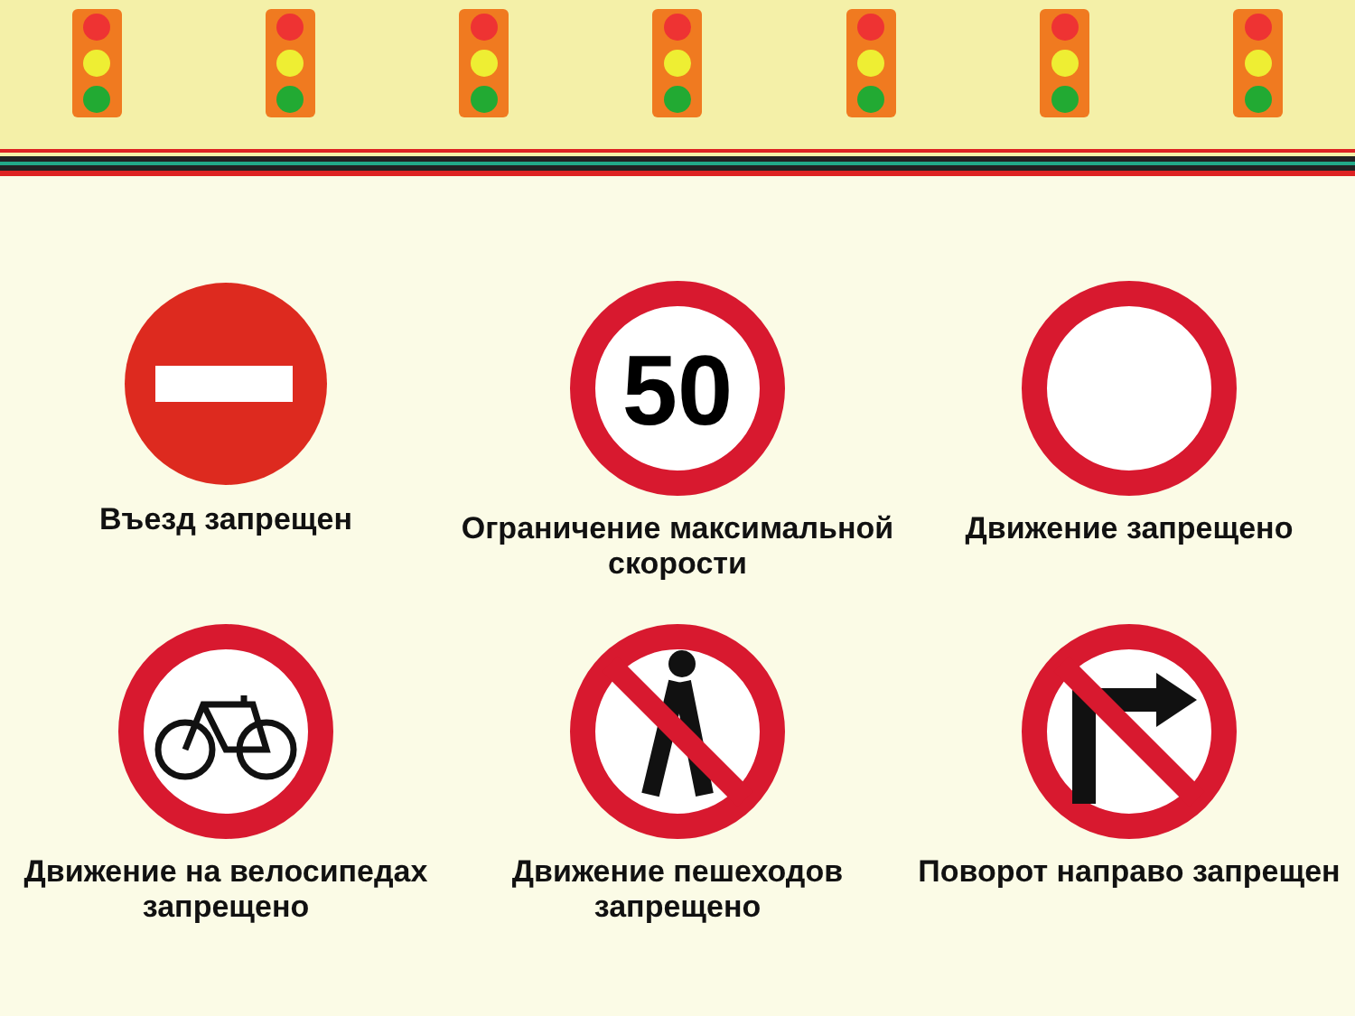Въезд запрещен
50
Ограничение максимальной скорости
Движение запрещено
Движение на велосипедах запрещено
Движение пешеходов запрещено
Поворот направо запрещен